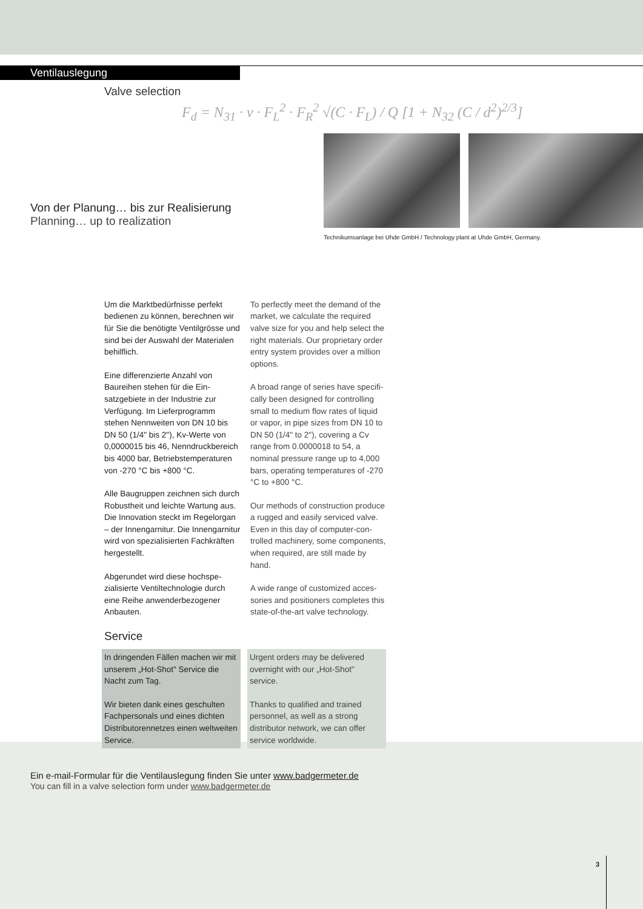Ventilauslegung
Valve selection
F<sub>d</sub> = N<sub>31</sub> · v · F<sub>L</sub><sup>2</sup> · F<sub>R</sub><sup>2</sup> √(C · F<sub>L</sub>) / Q [1 + N<sub>32</sub> (C / d<sup>2</sup>)<sup>2/3</sup>]
Von der Planung… bis zur Realisierung
Planning… up to realization
Technikumsanlage bei Uhde GmbH / Technology plant at Uhde GmbH, Germany.
Um die Marktbedürfnisse perfekt bedienen zu können, berechnen wir für Sie die benötigte Ventil­grösse und sind bei der Auswahl der Materialen behilflich.
Eine differenzierte Anzahl von Baureihen stehen für die Ein­satzgebiete in der Industrie zur Verfügung. Im Lieferprogramm stehen Nennweiten von DN 10 bis DN 50 (1/4" bis 2"), Kv-Werte von 0,0000015 bis 46, Nenndruck­bereich bis 4000 bar, Betriebstem­peraturen von -270 °C bis +800 °C.
Alle Baugruppen zeichnen sich durch Robustheit und leichte War­tung aus. Die Innovation steckt im Regelorgan – der Innengarnitur. Die Innengarnitur wird von spezia­lisierten Fachkräften hergestellt.
Abgerundet wird diese hochspe­zialisierte Ventiltechnologie durch eine Reihe anwenderbezogener Anbauten.
To perfectly meet the demand of the market, we calculate the required valve size for you and help select the right materials. Our proprietary order entry system provides over a million options.
A broad range of series have specifi­cally been designed for controlling small to medium flow rates of liquid or vapor, in pipe sizes from DN 10 to DN 50 (1/4" to 2"), covering a Cv range from 0.0000018 to 54, a nominal pressure range up to 4,000 bars, operating temperatures of -270 °C to +800 °C.
Our methods of construction produce a rugged and easily serviced valve. Even in this day of computer-con­trolled machinery, some components, when required, are still made by hand.
A wide range of customized acces­sories and positioners completes this state-of-the-art valve technology.
Service
In dringenden Fällen machen wir mit unserem „Hot-Shot" Service die Nacht zum Tag.
Wir bieten dank eines geschulten Fachpersonals und eines dichten Distributorennetzes einen welt­weiten Service.
Urgent orders may be delivered overnight with our „Hot-Shot" service.
Thanks to qualified and trained personnel, as well as a strong distributor network, we can offer service worldwide.
Ein e-mail-Formular für die Ventilauslegung finden Sie unter www.badgermeter.de
You can fill in a valve selection form under www.badgermeter.de
3